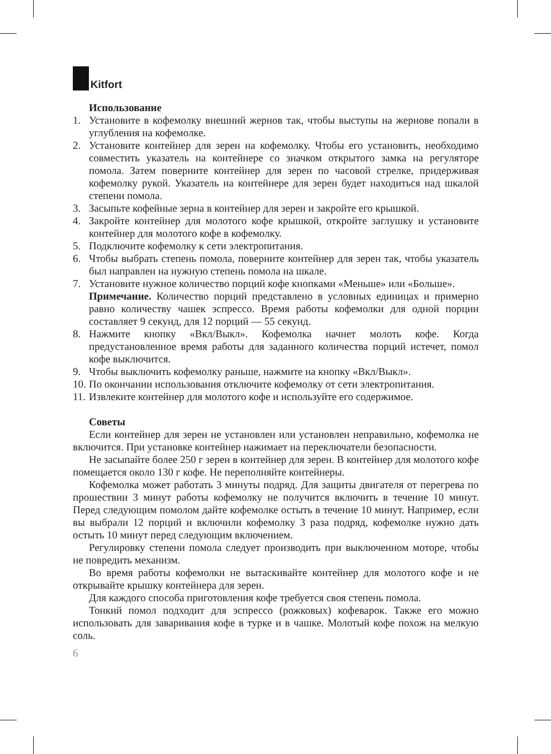Kitfort
Использование
1. Установите в кофемолку внешний жернов так, чтобы выступы на жернове попали в углубления на кофемолке.
2. Установите контейнер для зерен на кофемолку. Чтобы его установить, необходимо совместить указатель на контейнере со значком открытого замка на регуляторе помола. Затем поверните контейнер для зерен по часовой стрелке, придерживая кофемолку рукой. Указатель на контейнере для зерен будет находиться над шкалой степени помола.
3. Засыпьте кофейные зерна в контейнер для зерен и закройте его крышкой.
4. Закройте контейнер для молотого кофе крышкой, откройте заглушку и установите контейнер для молотого кофе в кофемолку.
5. Подключите кофемолку к сети электропитания.
6. Чтобы выбрать степень помола, поверните контейнер для зерен так, чтобы указатель был направлен на нужную степень помола на шкале.
7. Установите нужное количество порций кофе кнопками «Меньше» или «Больше».
Примечание. Количество порций представлено в условных единицах и примерно равно количеству чашек эспрессо. Время работы кофемолки для одной порции составляет 9 секунд, для 12 порций — 55 секунд.
8. Нажмите кнопку «Вкл/Выкл». Кофемолка начнет молоть кофе. Когда предустановленное время работы для заданного количества порций истечет, помол кофе выключится.
9. Чтобы выключить кофемолку раньше, нажмите на кнопку «Вкл/Выкл».
10.
По окончании использования отключите кофемолку от сети электропитания.
11.
Извлеките контейнер для молотого кофе и используйте его содержимое.
Советы
Если контейнер для зерен не установлен или установлен неправильно, кофемолка не включится. При установке контейнер нажимает на переключатели безопасности.
Не засыпайте более 250 г зерен в контейнер для зерен. В контейнер для молотого кофе помещается около 130 г кофе. Не переполняйте контейнеры.
Кофемолка может работать 3 минуты подряд. Для защиты двигателя от перегрева по прошествии 3 минут работы кофемолку не получится включить в течение 10 минут. Перед следующим помолом дайте кофемолке остыть в течение 10 минут. Например, если вы выбрали 12 порций и включили кофемолку 3 раза подряд, кофемолке нужно дать остыть 10 минут перед следующим включением.
Регулировку степени помола следует производить при выключенном моторе, чтобы не повредить механизм.
Во время работы кофемолки не вытаскивайте контейнер для молотого кофе и не открывайте крышку контейнера для зерен.
Для каждого способа приготовления кофе требуется своя степень помола.
Тонкий помол подходит для эспрессо (рожковых) кофеварок. Также его можно использовать для заваривания кофе в турке и в чашке. Молотый кофе похож на мелкую соль.
6